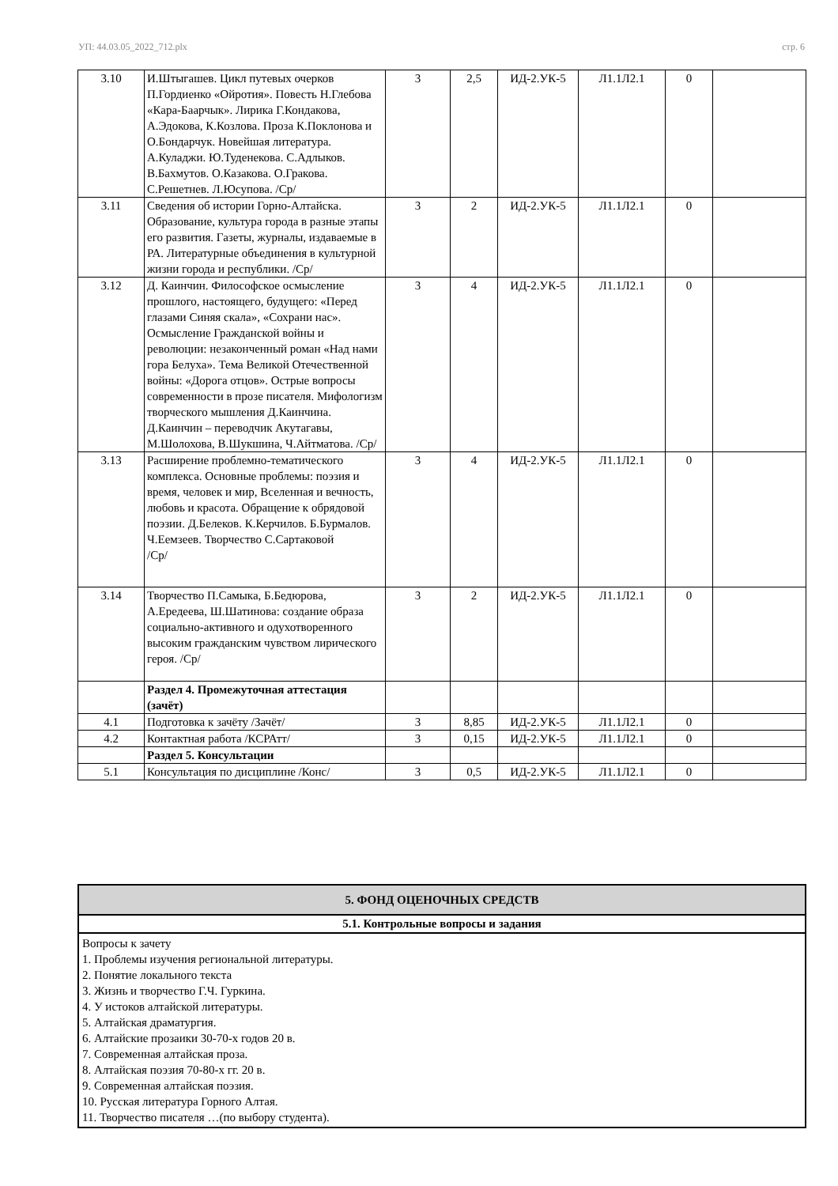УП: 44.03.05_2022_712.plx стр. 6
| 3.10 | И.Штыгашев. Цикл путевых очерков П.Гордиенко «Ойротия». Повесть Н.Глебова «Кара-Баарчык». Лирика Г.Кондакова, А.Эдокова, К.Козлова. Проза К.Поклонова и О.Бондарчук. Новейшая литература. А.Куладжи. Ю.Туденекова. С.Адлыков. В.Бахмутов. О.Казакова. О.Гракова. С.Решетнев. Л.Юсупова. /Ср/ | 3 | 2,5 | ИД-2.УК-5 | Л1.1Л2.1 | 0 | |
| 3.11 | Сведения об истории Горно-Алтайска. Образование, культура города в разные этапы его развития. Газеты, журналы, издаваемые в РА. Литературные объединения в культурной жизни города и республики. /Ср/ | 3 | 2 | ИД-2.УК-5 | Л1.1Л2.1 | 0 | |
| 3.12 | Д. Каинчин. Философское осмысление прошлого, настоящего, будущего: «Перед глазами Синяя скала», «Сохрани нас». Осмысление Гражданской войны и революции: незаконченный роман «Над нами гора Белуха». Тема Великой Отечественной войны: «Дорога отцов». Острые вопросы современности в прозе писателя. Мифологизм творческого мышления Д.Каинчина. Д.Каинчин – переводчик Акутагавы, М.Шолохова, В.Шукшина, Ч.Айтматова. /Ср/ | 3 | 4 | ИД-2.УК-5 | Л1.1Л2.1 | 0 | |
| 3.13 | Расширение проблемно-тематического комплекса. Основные проблемы: поэзия и время, человек и мир, Вселенная и вечность, любовь и красота. Обращение к обрядовой поэзии. Д.Белеков. К.Керчилов. Б.Бурмалов. Ч.Еемзеев. Творчество С.Сартаковой /Ср/ | 3 | 4 | ИД-2.УК-5 | Л1.1Л2.1 | 0 | |
| 3.14 | Творчество П.Самыка, Б.Бедюрова, А.Ередеева, Ш.Шатинова: создание образа социально-активного и одухотворенного высоким гражданским чувством лирического героя. /Ср/ | 3 | 2 | ИД-2.УК-5 | Л1.1Л2.1 | 0 | |
| | Раздел 4. Промежуточная аттестация (зачёт) | | | | | | |
| 4.1 | Подготовка к зачёту /Зачёт/ | 3 | 8,85 | ИД-2.УК-5 | Л1.1Л2.1 | 0 | |
| 4.2 | Контактная работа /КСРАтт/ | 3 | 0,15 | ИД-2.УК-5 | Л1.1Л2.1 | 0 | |
| | Раздел 5. Консультации | | | | | | |
| 5.1 | Консультация по дисциплине /Конс/ | 3 | 0,5 | ИД-2.УК-5 | Л1.1Л2.1 | 0 | |
| 5. ФОНД ОЦЕНОЧНЫХ СРЕДСТВ |
| 5.1. Контрольные вопросы и задания |
| Вопросы к зачету 1. Проблемы изучения региональной литературы. 2. Понятие локального текста 3. Жизнь и творчество Г.Ч. Гуркина. 4. У истоков алтайской литературы. 5. Алтайская драматургия. 6. Алтайские прозаики 30-70-х годов 20 в. 7. Современная алтайская проза. 8. Алтайская поэзия 70-80-х гг. 20 в. 9. Современная алтайская поэзия. 10. Русская литература Горного Алтая. 11. Творчество писателя …(по выбору студента). |